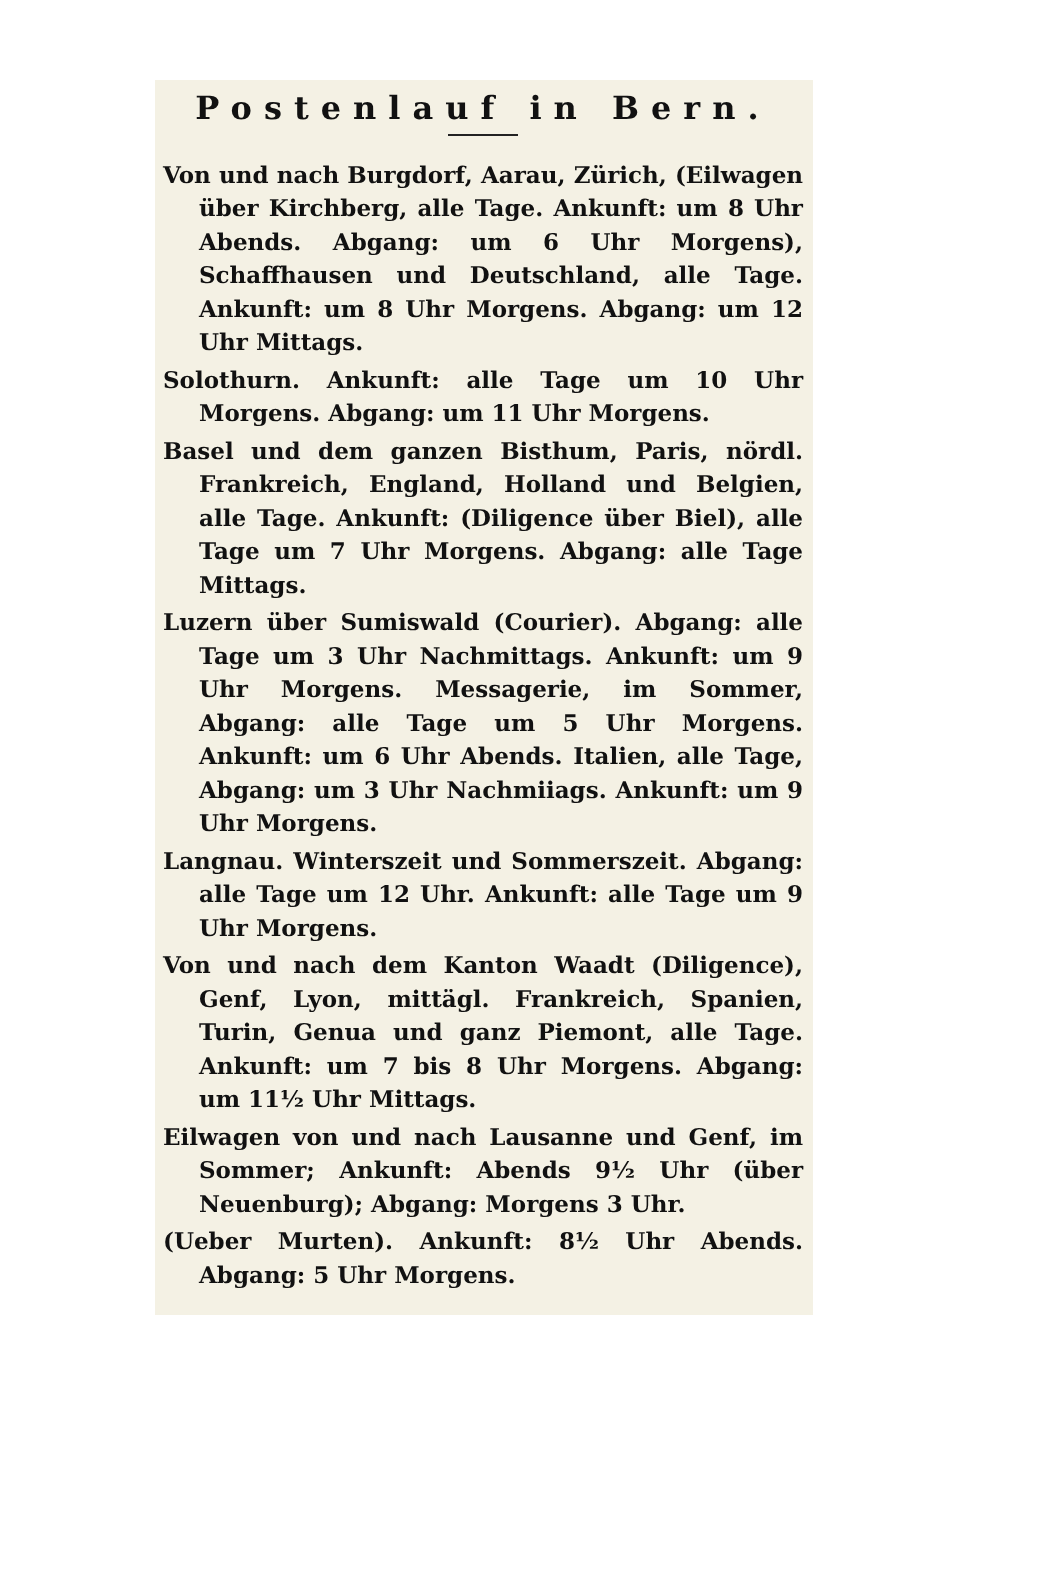Postenlauf in Bern.
Von und nach Burgdorf, Aarau, Zürich, (Eilwagen über Kirchberg, alle Tage. Ankunft: um 8 Uhr Abends. Abgang: um 6 Uhr Morgens), Schaffhausen und Deutschland, alle Tage. Ankunft: um 8 Uhr Morgens. Abgang: um 12 Uhr Mittags.
Solothurn. Ankunft: alle Tage um 10 Uhr Morgens. Abgang: um 11 Uhr Morgens.
Basel und dem ganzen Bisthum, Paris, nördl. Frankreich, England, Holland und Belgien, alle Tage. Ankunft: (Diligence über Biel), alle Tage um 7 Uhr Morgens. Abgang: alle Tage Mittags.
Luzern über Sumiswald (Courier). Abgang: alle Tage um 3 Uhr Nachmittags. Ankunft: um 9 Uhr Morgens. Messagerie, im Sommer, Abgang: alle Tage um 5 Uhr Morgens. Ankunft: um 6 Uhr Abends. Italien, alle Tage, Abgang: um 3 Uhr Nachmiiags. Ankunft: um 9 Uhr Morgens.
Langnau. Winterszeit und Sommerszeit. Abgang: alle Tage um 12 Uhr. Ankunft: alle Tage um 9 Uhr Morgens.
Von und nach dem Kanton Waadt (Diligence), Genf, Lyon, mittägl. Frankreich, Spanien, Turin, Genua und ganz Piemont, alle Tage. Ankunft: um 7 bis 8 Uhr Morgens. Abgang: um 11½ Uhr Mittags.
Eilwagen von und nach Lausanne und Genf, im Sommer; Ankunft: Abends 9½ Uhr (über Neuenburg); Abgang: Morgens 3 Uhr.
(Ueber Murten). Ankunft: 8½ Uhr Abends. Abgang: 5 Uhr Morgens.